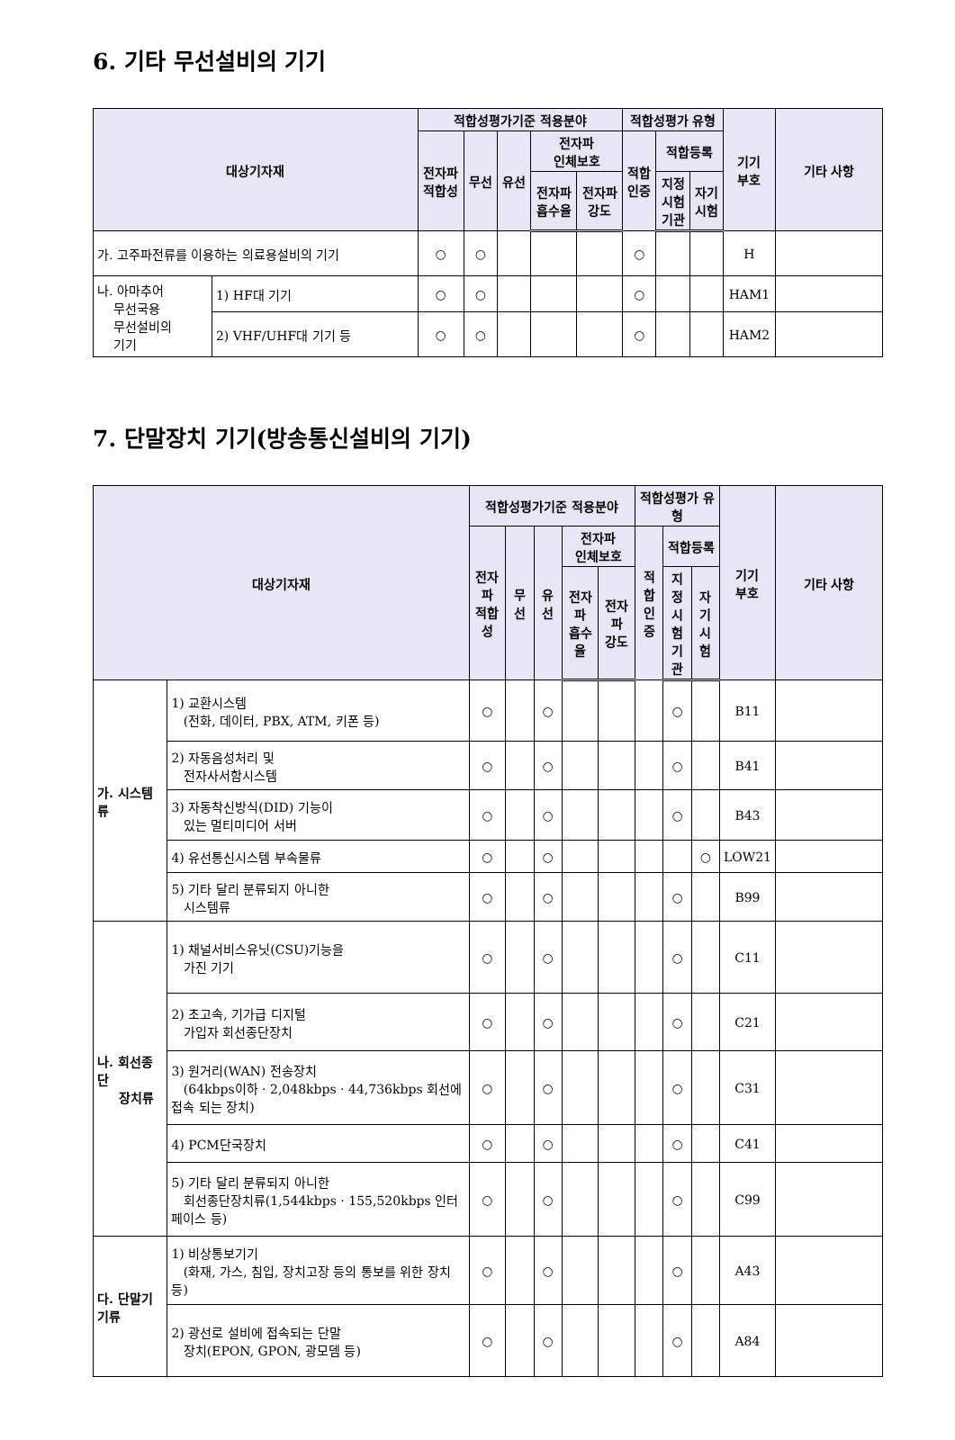6. 기타 무선설비의 기기
| 대상기자재 | | 적합성평가기준 적용분야 | | | | | 적합성평가 유형 | | | 기기 부호 | 기타 사항 |
| --- | --- | --- | --- | --- | --- | --- | --- | --- | --- | --- | --- |
| | | 전자파 적합성 | 무선 | 유선 | 전자파 인체보호 | | 적합 인증 | 적합등록 | | | |
| | | | | | 전자파 흡수율 | 전자파 강도 | | 지정 시험 기관 | 자기 시험 | | |
| 가. 고주파전류를 이용하는 의료용설비의 기기 | | ○ | ○ | | | | ○ | | | H | |
| 나. 아마추어 무선국용 무선설비의 기기 | 1) HF대 기기 | ○ | ○ | | | | ○ | | | HAM1 | |
| | 2) VHF/UHF대 기기 등 | ○ | ○ | | | | ○ | | | HAM2 | |
7. 단말장치 기기(방송통신설비의 기기)
| 대상기자재 | | 적합성평가기준 적용분야 | | | | | 적합성평가 유형 | | | 기기 부호 | 기타 사항 |
| --- | --- | --- | --- | --- | --- | --- | --- | --- | --- | --- | --- |
| | | 전자파 적합성 | 무선 | 유선 | 전자파 인체보호 | | 적합 인증 | 적합등록 | | | |
| | | | | | 전자파 흡수율 | 전자파 강도 | | 지정 시험 기관 | 자기 시험 | | |
| 가. 시스템류 | 1) 교환시스템 (전화, 데이터, PBX, ATM, 키폰 등) | ○ | | ○ | | | | ○ | | B11 | |
| | 2) 자동음성처리 및 전자사서함시스템 | ○ | | ○ | | | | ○ | | B41 | |
| | 3) 자동착신방식(DID) 기능이 있는 멀티미디어 서버 | ○ | | ○ | | | | ○ | | B43 | |
| | 4) 유선통신시스템 부속물류 | ○ | | ○ | | | | | ○ | LOW21 | |
| | 5) 기타 달리 분류되지 아니한 시스템류 | ○ | | ○ | | | | ○ | | B99 | |
| 나. 회선종단 장치류 | 1) 채널서비스유닛(CSU)기능을 가진 기기 | ○ | | ○ | | | | ○ | | C11 | |
| | 2) 초고속, 기가급 디지털 가입자 회선종단장치 | ○ | | ○ | | | | ○ | | C21 | |
| | 3) 원거리(WAN) 전송장치 (64kbps이하 · 2,048kbps · 44,736kbps 회선에 접속 되는 장치) | ○ | | ○ | | | | ○ | | C31 | |
| | 4) PCM단국장치 | ○ | | ○ | | | | ○ | | C41 | |
| | 5) 기타 달리 분류되지 아니한 회선종단장치류(1,544kbps · 155,520kbps 인터페이스 등) | ○ | | ○ | | | | ○ | | C99 | |
| 다. 단말기기류 | 1) 비상통보기기 (화재, 가스, 침입, 장치고장 등의 통보를 위한 장치 등) | ○ | | ○ | | | | ○ | | A43 | |
| | 2) 광선로 설비에 접속되는 단말 장치(EPON, GPON, 광모뎀 등) | ○ | | ○ | | | | ○ | | A84 | |